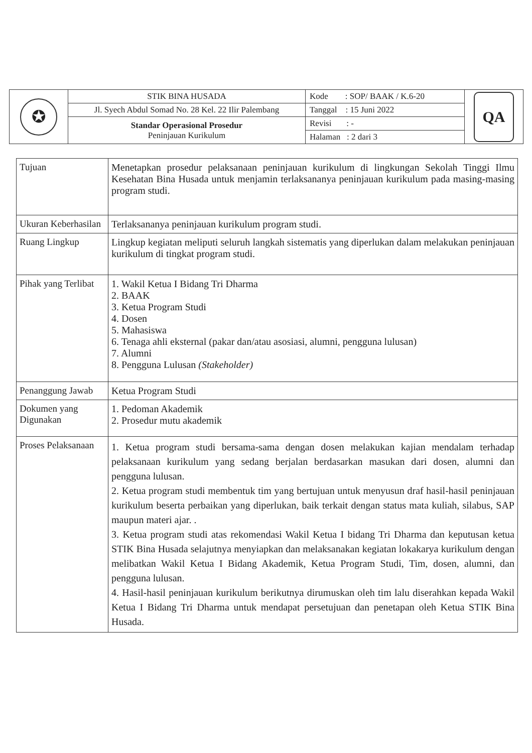| ✪ | STIK BINA HUSADA | Kode : SOP/ BAAK / K.6-20 | QA |
| | Jl. Syech Abdul Somad No. 28 Kel. 22 Ilir Palembang | Tanggal : 15 Juni 2022 | |
| | Standar Operasional Prosedur Peninjauan Kurikulum | Revisi : - | |
| | | Halaman : 2 dari 3 | |
| Tujuan | Menetapkan prosedur pelaksanaan peninjauan kurikulum di lingkungan Sekolah Tinggi Ilmu Kesehatan Bina Husada untuk menjamin terlaksananya peninjauan kurikulum pada masing-masing program studi. |
| Ukuran Keberhasilan | Terlaksananya peninjauan kurikulum program studi. |
| Ruang Lingkup | Lingkup kegiatan meliputi seluruh langkah sistematis yang diperlukan dalam melakukan peninjauan kurikulum di tingkat program studi. |
| Pihak yang Terlibat | 1. Wakil Ketua I Bidang Tri Dharma 2. BAAK 3. Ketua Program Studi 4. Dosen 5. Mahasiswa 6. Tenaga ahli eksternal (pakar dan/atau asosiasi, alumni, pengguna lulusan) 7. Alumni 8. Pengguna Lulusan (Stakeholder) |
| Penanggung Jawab | Ketua Program Studi |
| Dokumen yang Digunakan | 1. Pedoman Akademik 2. Prosedur mutu akademik |
| Proses Pelaksanaan | 1. Ketua program studi bersama-sama dengan dosen melakukan kajian mendalam terhadap pelaksanaan kurikulum yang sedang berjalan berdasarkan masukan dari dosen, alumni dan pengguna lulusan. 2. Ketua program studi membentuk tim yang bertujuan untuk menyusun draf hasil-hasil peninjauan kurikulum beserta perbaikan yang diperlukan, baik terkait dengan status mata kuliah, silabus, SAP maupun materi ajar. . 3. Ketua program studi atas rekomendasi Wakil Ketua I bidang Tri Dharma dan keputusan ketua STIK Bina Husada selajutnya menyiapkan dan melaksanakan kegiatan lokakarya kurikulum dengan melibatkan Wakil Ketua I Bidang Akademik, Ketua Program Studi, Tim, dosen, alumni, dan pengguna lulusan. 4. Hasil-hasil peninjauan kurikulum berikutnya dirumuskan oleh tim lalu diserahkan kepada Wakil Ketua I Bidang Tri Dharma untuk mendapat persetujuan dan penetapan oleh Ketua STIK Bina Husada. |